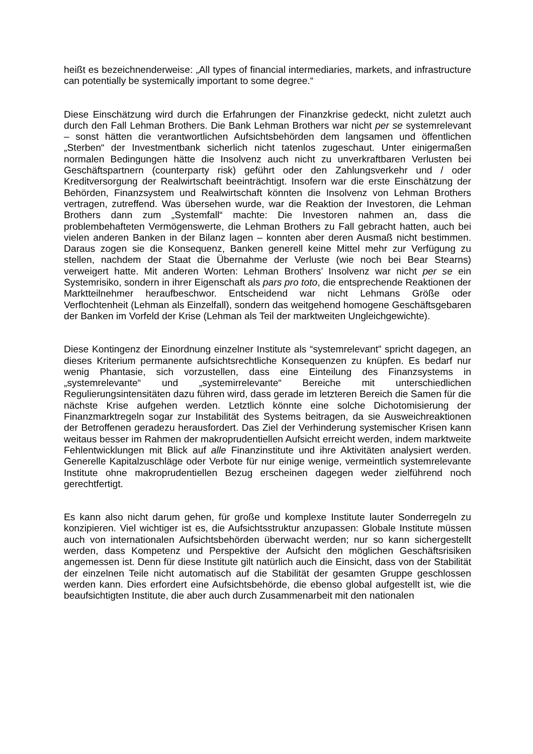heißt es bezeichnenderweise: „All types of financial intermediaries, markets, and infrastructure can potentially be systemically important to some degree.“
Diese Einschätzung wird durch die Erfahrungen der Finanzkrise gedeckt, nicht zuletzt auch durch den Fall Lehman Brothers. Die Bank Lehman Brothers war nicht per se systemrelevant – sonst hätten die verantwortlichen Aufsichtsbehörden dem langsamen und öffentlichen „Sterben“ der Investmentbank sicherlich nicht tatenlos zugeschaut. Unter einigermaßen normalen Bedingungen hätte die Insolvenz auch nicht zu unverkraftbaren Verlusten bei Geschäftspartnern (counterparty risk) geführt oder den Zahlungsverkehr und / oder Kreditversorgung der Realwirtschaft beeinträchtigt. Insofern war die erste Einschätzung der Behörden, Finanzsystem und Realwirtschaft könnten die Insolvenz von Lehman Brothers vertragen, zutreffend. Was übersehen wurde, war die Reaktion der Investoren, die Lehman Brothers dann zum „Systemfall“ machte: Die Investoren nahmen an, dass die problembehafteten Vermögenswerte, die Lehman Brothers zu Fall gebracht hatten, auch bei vielen anderen Banken in der Bilanz lagen – konnten aber deren Ausmaß nicht bestimmen. Daraus zogen sie die Konsequenz, Banken generell keine Mittel mehr zur Verfügung zu stellen, nachdem der Staat die Übernahme der Verluste (wie noch bei Bear Stearns) verweigert hatte. Mit anderen Worten: Lehman Brothers’ Insolvenz war nicht per se ein Systemrisiko, sondern in ihrer Eigenschaft als pars pro toto, die entsprechende Reaktionen der Marktteilnehmer heraufbeschwor. Entscheidend war nicht Lehmans Größe oder Verflochtenheit (Lehman als Einzelfall), sondern das weitgehend homogene Geschäftsgebaren der Banken im Vorfeld der Krise (Lehman als Teil der marktweiten Ungleichgewichte).
Diese Kontingenz der Einordnung einzelner Institute als “systemrelevant” spricht dagegen, an dieses Kriterium permanente aufsichtsrechtliche Konsequenzen zu knüpfen. Es bedarf nur wenig Phantasie, sich vorzustellen, dass eine Einteilung des Finanzsystems in „systemrelevante“ und „systemirrelevante“ Bereiche mit unterschiedlichen Regulierungsintensitäten dazu führen wird, dass gerade im letzteren Bereich die Samen für die nächste Krise aufgehen werden. Letztlich könnte eine solche Dichotomisierung der Finanzmarktregeln sogar zur Instabilität des Systems beitragen, da sie Ausweichreaktionen der Betroffenen geradezu herausfordert. Das Ziel der Verhinderung systemischer Krisen kann weitaus besser im Rahmen der makroprudentiellen Aufsicht erreicht werden, indem marktweite Fehlentwicklungen mit Blick auf alle Finanzinstitute und ihre Aktivitäten analysiert werden. Generelle Kapitalzuschläge oder Verbote für nur einige wenige, vermeintlich systemrelevante Institute ohne makroprudentiellen Bezug erscheinen dagegen weder zielführend noch gerechtfertigt.
Es kann also nicht darum gehen, für große und komplexe Institute lauter Sonderregeln zu konzipieren. Viel wichtiger ist es, die Aufsichtsstruktur anzupassen: Globale Institute müssen auch von internationalen Aufsichtsbehörden überwacht werden; nur so kann sichergestellt werden, dass Kompetenz und Perspektive der Aufsicht den möglichen Geschäftsrisiken angemessen ist. Denn für diese Institute gilt natürlich auch die Einsicht, dass von der Stabilität der einzelnen Teile nicht automatisch auf die Stabilität der gesamten Gruppe geschlossen werden kann. Dies erfordert eine Aufsichtsbehörde, die ebenso global aufgestellt ist, wie die beaufsichtigten Institute, die aber auch durch Zusammenarbeit mit den nationalen